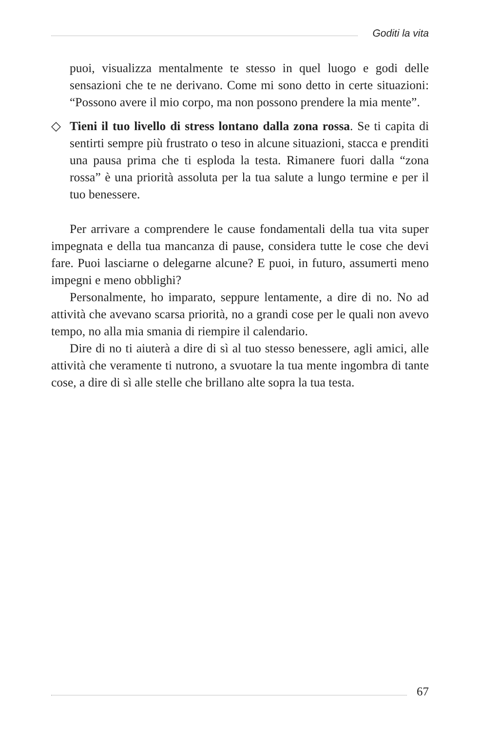Goditi la vita
puoi, visualizza mentalmente te stesso in quel luogo e godi delle sensazioni che te ne derivano. Come mi sono detto in certe situazioni: “Possono avere il mio corpo, ma non possono prendere la mia mente”.
◇ Tieni il tuo livello di stress lontano dalla zona rossa. Se ti capita di sentirti sempre più frustrato o teso in alcune situazioni, stacca e prenditi una pausa prima che ti esploda la testa. Rimanere fuori dalla “zona rossa” è una priorità assoluta per la tua salute a lungo termine e per il tuo benessere.
Per arrivare a comprendere le cause fondamentali della tua vita super impegnata e della tua mancanza di pause, considera tutte le cose che devi fare. Puoi lasciarne o delegarne alcune? E puoi, in futuro, assumerti meno impegni e meno obblighi?
Personalmente, ho imparato, seppure lentamente, a dire di no. No ad attività che avevano scarsa priorità, no a grandi cose per le quali non avevo tempo, no alla mia smania di riempire il calendario.
Dire di no ti aiuterà a dire di sì al tuo stesso benessere, agli amici, alle attività che veramente ti nutrono, a svuotare la tua mente ingombra di tante cose, a dire di sì alle stelle che brillano alte sopra la tua testa.
67